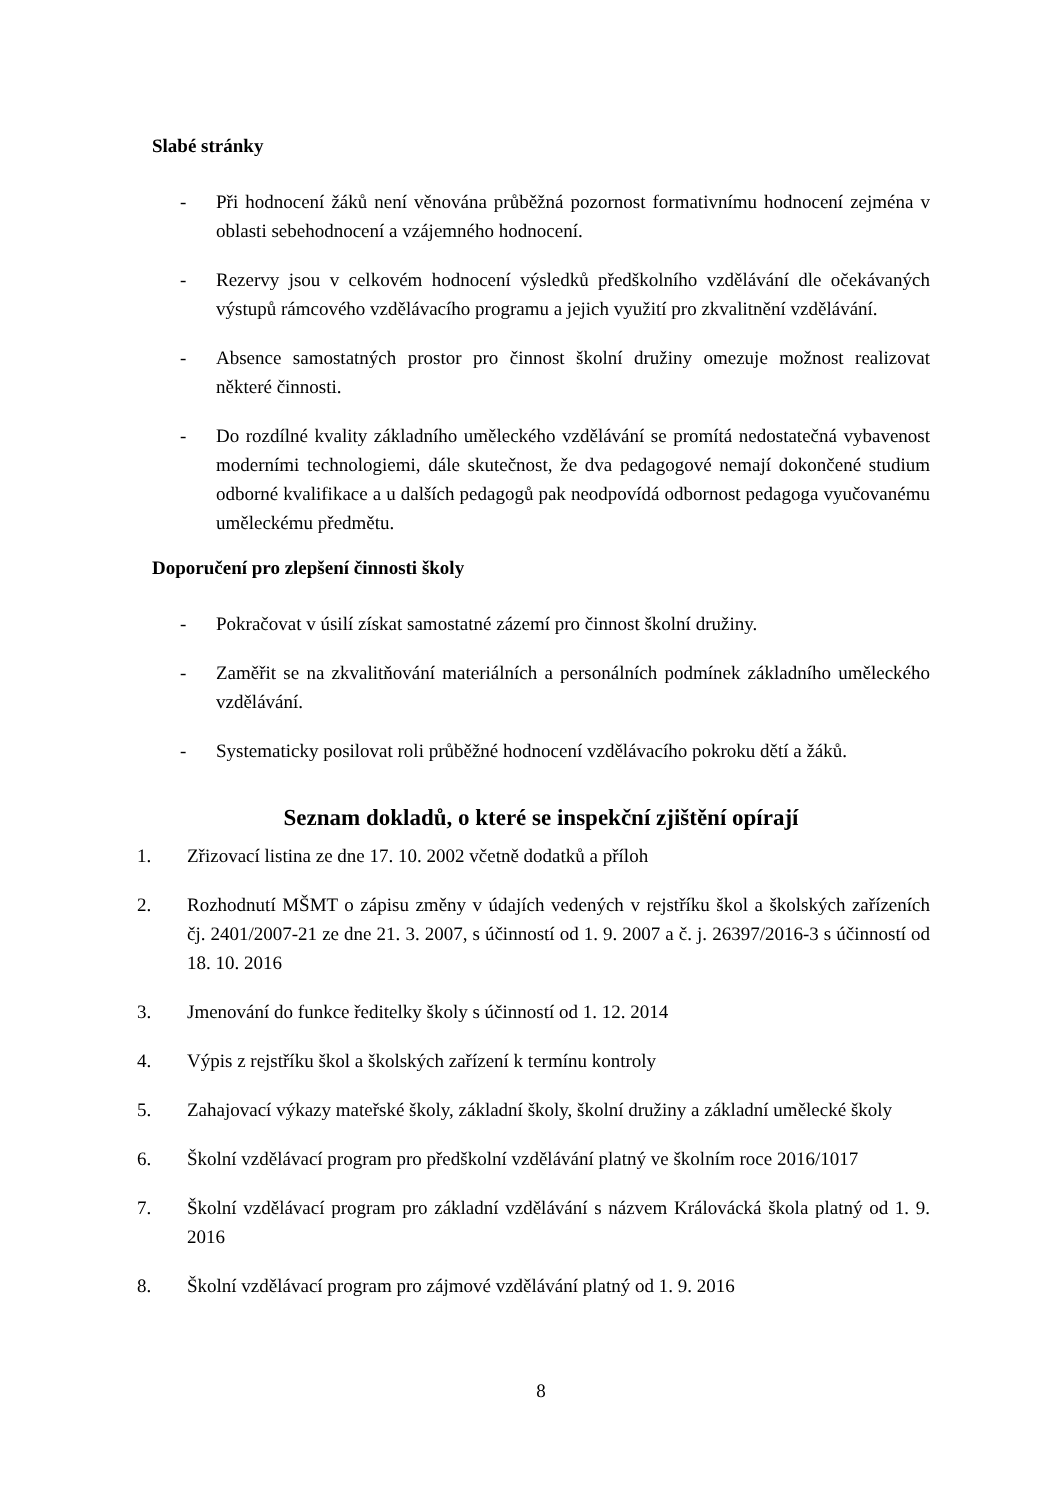Slabé stránky
- Při hodnocení žáků není věnována průběžná pozornost formativnímu hodnocení zejména v oblasti sebehodnocení a vzájemného hodnocení.
- Rezervy jsou v celkovém hodnocení výsledků předškolního vzdělávání dle očekávaných výstupů rámcového vzdělávacího programu a jejich využití pro zkvalitnění vzdělávání.
- Absence samostatných prostor pro činnost školní družiny omezuje možnost realizovat některé činnosti.
- Do rozdílné kvality základního uměleckého vzdělávání se promítá nedostatečná vybavenost moderními technologiemi, dále skutečnost, že dva pedagogové nemají dokončené studium odborné kvalifikace a u dalších pedagogů pak neodpovídá odbornost pedagoga vyučovanému uměleckému předmětu.
Doporučení pro zlepšení činnosti školy
- Pokračovat v úsilí získat samostatné zázemí pro činnost školní družiny.
- Zaměřit se na zkvalitňování materiálních a personálních podmínek základního uměleckého vzdělávání.
- Systematicky posilovat roli průběžné hodnocení vzdělávacího pokroku dětí a žáků.
Seznam dokladů, o které se inspekční zjištění opírají
1. Zřizovací listina ze dne 17. 10. 2002 včetně dodatků a příloh
2. Rozhodnutí MŠMT o zápisu změny v údajích vedených v rejstříku škol a školských zařízeních čj. 2401/2007-21 ze dne 21. 3. 2007, s účinností od 1. 9. 2007 a č. j. 26397/2016-3 s účinností od 18. 10. 2016
3. Jmenování do funkce ředitelky školy s účinností od 1. 12. 2014
4. Výpis z rejstříku škol a školských zařízení k termínu kontroly
5. Zahajovací výkazy mateřské školy, základní školy, školní družiny a základní umělecké školy
6. Školní vzdělávací program pro předškolní vzdělávání platný ve školním roce 2016/1017
7. Školní vzdělávací program pro základní vzdělávání s názvem Královácká škola platný od 1. 9. 2016
8. Školní vzdělávací program pro zájmové vzdělávání platný od 1. 9. 2016
8